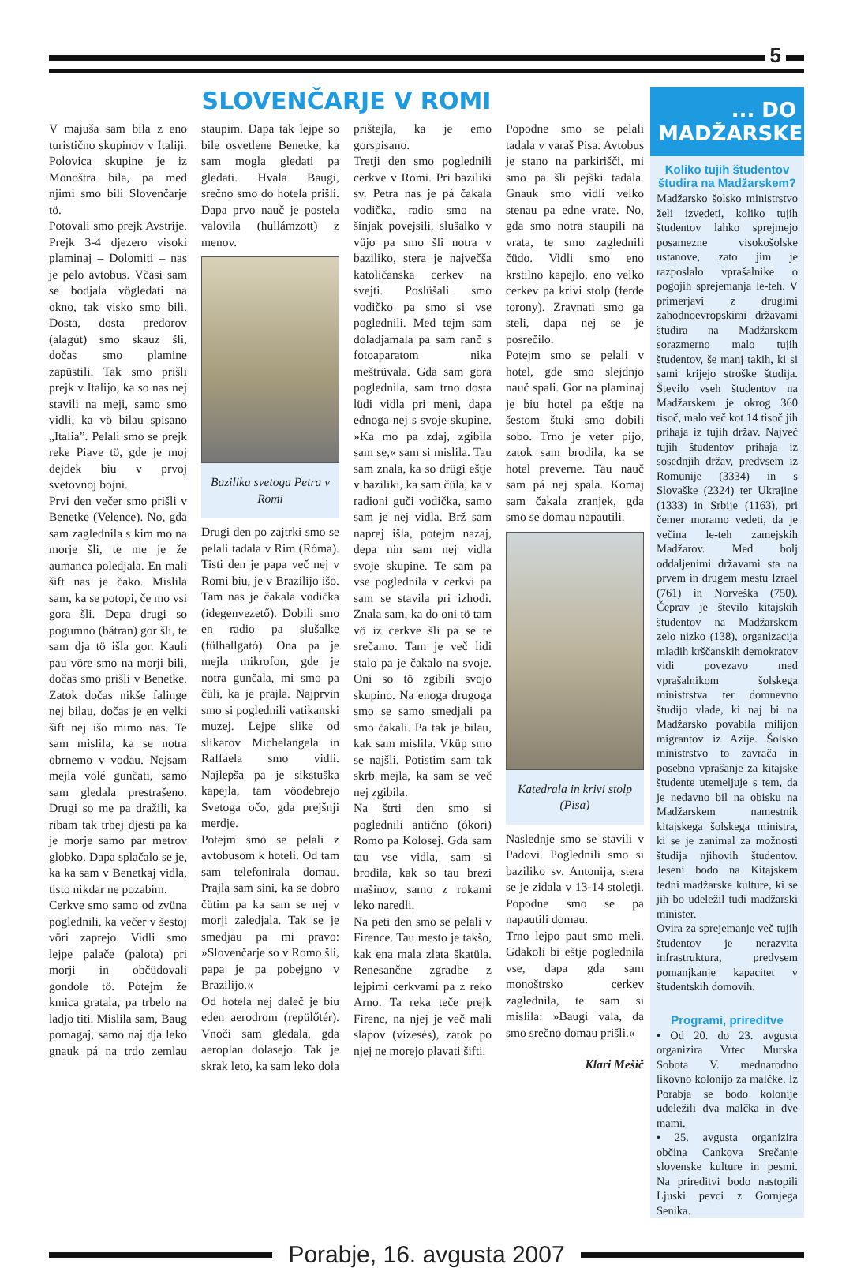5
SLOVENČARJE V ROMI
V majuša sam bila z eno turistično skupinov v Italiji. Polovica skupine je iz Monoštra bila, pa med njimi smo bili Slovenčarje tö.
Potovali smo prejk Avstrije. Prejk 3-4 djezero visoki plaminaj – Dolomiti – nas je pelo avtobus. Včasi sam se bodjala vögledati na okno, tak visko smo bili. Dosta, dosta predorov (alagút) smo skauz šli, dočas smo plamine zapüstili. Tak smo prišli prejk v Italijo, ka so nas nej stavili na meji, samo smo vidli, ka vö bilau spisano „Italia”. Pelali smo se prejk reke Piave tö, gde je moj dejdek biu v prvoj svetovnoj bojni.
Prvi den večer smo prišli v Benetke (Velence). No, gda sam zaglednila s kim mo na morje šli, te me je že aumanca poledjala. En mali šift nas je čako. Mislila sam, ka se potopi, če mo vsi gora šli. Depa drugi so pogumno (bátran) gor šli, te sam dja tö išla gor. Kauli pau vöre smo na morji bili, dočas smo prišli v Benetke. Zatok dočas nikše falinge nej bilau, dočas je en velki šift nej išo mimo nas. Te sam mislila, ka se notra obrnemo v vodau. Nejsam mejla volé gunčati, samo sam gledala prestrašeno. Drugi so me pa dražili, ka ribam tak trbej djesti pa ka je morje samo par metrov globko. Dapa splačalo se je, ka ka sam v Benetkaj vidla, tisto nikdar ne pozabim.
Cerkve smo samo od zvüna poglednili, ka večer v šestoj vöri zaprejo. Vidli smo lejpe palače (palota) pri morji in občüdovali gondole tö. Potejm že kmica gratala, pa trbelo na ladjo titi. Mislila sam, Baug pomagaj, samo naj dja leko gnauk pá na trdo zemlau staupim. Dapa tak lejpe so bile osvetlene Benetke, ka sam mogla gledati pa gledati. Hvala Baugi, srečno smo do hotela prišli. Dapa prvo nauč je postela valovila (hullámzott) z menov.
Bazilika svetoga Petra v Romi
Drugi den po zajtrki smo se pelali tadala v Rim (Róma). Tisti den je papa več nej v Romi biu, je v Brazilijo išo. Tam nas je čakala vodička (idegenvezető). Dobili smo en radio pa slušalke (fülhallgató). Ona pa je mejla mikrofon, gde je notra gunčala, mi smo pa čüli, ka je prajla. Najprvin smo si poglednili vatikanski muzej. Lejpe slike od slikarov Michelangela in Raffaela smo vidli. Najlepša pa je sikstuška kapejla, tam vöodebrejo Svetoga očo, gda prejšnji merdje.
Potejm smo se pelali z avtobusom k hoteli. Od tam sam telefonirala domau. Prajla sam sini, ka se dobro čütim pa ka sam se nej v morji zaledjala. Tak se je smedjau pa mi pravo: »Slovenčarje so v Romo šli, papa je pa pobejgno v Brazilijo.«
Od hotela nej daleč je biu eden aerodrom (repülőtér). Vnoči sam gledala, gda aeroplan dolasejo. Tak je skrak leto, ka sam leko dola prištejla, ka je emo gorspisano.
Tretji den smo poglednili cerkve v Romi. Pri baziliki sv. Petra nas je pá čakala vodička, radio smo na šinjak povejsili, slušalko v vüjo pa smo šli notra v baziliko, stera je največša katoličanska cerkev na svejti. Poslüšali smo vodičko pa smo si vse poglednili. Med tejm sam doladjamala pa sam ranč s fotoaparatom nika meštrüvala. Gda sam gora poglednila, sam trno dosta lüdi vidla pri meni, dapa ednoga nej s svoje skupine. »Ka mo pa zdaj, zgibila sam se,« sam si mislila. Tau sam znala, ka so drügi eštje v baziliki, ka sam čüla, ka v radioni guči vodička, samo sam je nej vidla. Brž sam naprej išla, potejm nazaj, depa nin sam nej vidla svoje skupine. Te sam pa vse poglednila v cerkvi pa sam se stavila pri izhodi. Znala sam, ka do oni tö tam vö iz cerkve šli pa se te srečamo. Tam je več lidi stalo pa je čakalo na svoje. Oni so tö zgibili svojo skupino. Na enoga drugoga smo se samo smedjali pa smo čakali. Pa tak je bilau, kak sam mislila. Vküp smo se najšli. Potistim sam tak skrb mejla, ka sam se več nej zgibila.
Na štrti den smo si poglednili antično (ókori) Romo pa Kolosej. Gda sam tau vse vidla, sam si brodila, kak so tau brezi mašinov, samo z rokami leko naredli.
Na peti den smo se pelali v Firence. Tau mesto je takšo, kak ena mala zlata škatüla. Renesančne zgradbe z lejpimi cerkvami pa z reko Arno. Ta reka teče prejk Firenc, na njej je več mali slapov (vízesés), zatok po njej ne morejo plavati šifti.
Popodne smo se pelali tadala v varaš Pisa. Avtobus je stano na parkirišči, mi smo pa šli pejški tadala. Gnauk smo vidli velko stenau pa edne vrate. No, gda smo notra staupili na vrata, te smo zaglednili čüdo. Vidli smo eno krstilno kapejlo, eno velko cerkev pa krivi stolp (ferde torony). Zravnati smo ga steli, dapa nej se je posrečilo.
Potejm smo se pelali v hotel, gde smo slejdnjo nauč spali. Gor na plaminaj je biu hotel pa eštje na šestom štuki smo dobili sobo. Trno je veter pijo, zatok sam brodila, ka se hotel preverne. Tau nauč sam pá nej spala. Komaj sam čakala zranjek, gda smo se domau napautili.
Katedrala in krivi stolp (Pisa)
Naslednje smo se stavili v Padovi. Poglednili smo si baziliko sv. Antonija, stera se je zidala v 13-14 stoletji. Popodne smo se pa napautili domau.
Trno lejpo paut smo meli. Gdakoli bi eštje poglednila vse, dapa gda sam monoštrsko cerkev zaglednila, te sam si mislila: »Baugi vala, da smo srečno domau prišli.«
Klari Mešič
... DO MADŽARSKE
Koliko tujih študentov študira na Madžarskem?
Madžarsko šolsko ministrstvo želi izvedeti, koliko tujih študentov lahko sprejmejo posamezne visokošolske ustanove, zato jim je razposlalo vprašalnike o pogojih sprejemanja le-teh. V primerjavi z drugimi zahodnoevropskimi državami študira na Madžarskem sorazmerno malo tujih študentov, še manj takih, ki si sami krijejo stroške študija. Število vseh študentov na Madžarskem je okrog 360 tisoč, malo več kot 14 tisoč jih prihaja iz tujih držav. Največ tujih študentov prihaja iz sosednjih držav, predvsem iz Romunije (3334) in s Slovaške (2324) ter Ukrajine (1333) in Srbije (1163), pri čemer moramo vedeti, da je večina le-teh zamejskih Madžarov. Med bolj oddaljenimi državami sta na prvem in drugem mestu Izrael (761) in Norveška (750). Čeprav je število kitajskih študentov na Madžarskem zelo nizko (138), organizacija mladih krščanskih demokratov vidi povezavo med vprašalnikom šolskega ministrstva ter domnevno študijo vlade, ki naj bi na Madžarsko povabila milijon migrantov iz Azije. Šolsko ministrstvo to zavrača in posebno vprašanje za kitajske študente utemeljuje s tem, da je nedavno bil na obisku na Madžarskem namestnik kitajskega šolskega ministra, ki se je zanimal za možnosti študija njihovih študentov. Jeseni bodo na Kitajskem tedni madžarske kulture, ki se jih bo udeležil tudi madžarski minister.
Ovira za sprejemanje več tujih študentov je nerazvita infrastruktura, predvsem pomanjkanje kapacitet v študentskih domovih.
Programi, prireditve
• Od 20. do 23. avgusta organizira Vrtec Murska Sobota V. mednarodno likovno kolonijo za malčke. Iz Porabja se bodo kolonije udeležili dva malčka in dve mami.
• 25. avgusta organizira občina Cankova Srečanje slovenske kulture in pesmi. Na prireditvi bodo nastopili Ljuski pevci z Gornjega Senika.
Porabje, 16. avgusta 2007